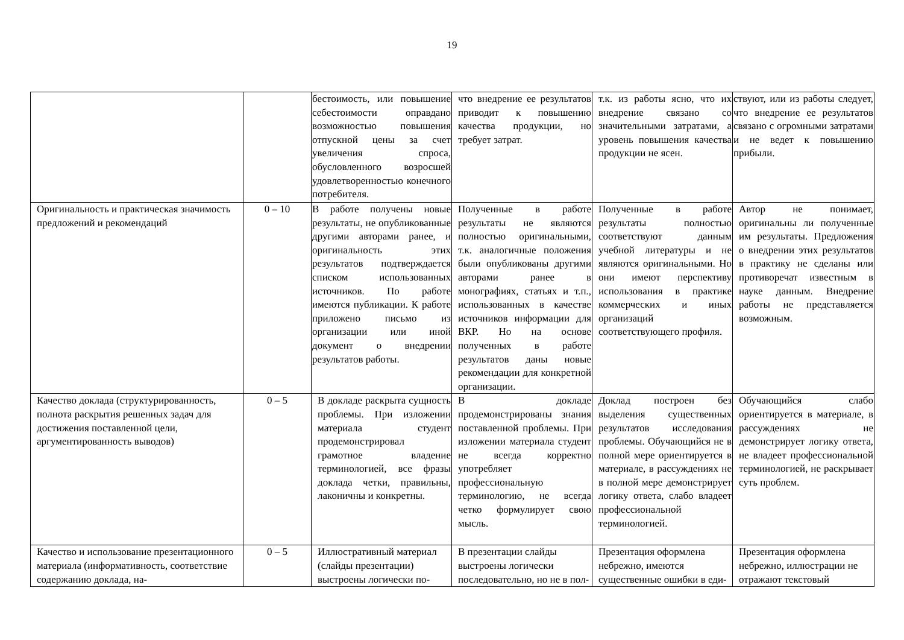19
| | | бестоимость, или повышение себестоимости оправдано возможностью повышения отпускной цены за счет увеличения спроса, обусловленного возросшей удовлетворенностью конечного потребителя. | что внедрение ее результатов приводит к повышению качества продукции, но требует затрат. | т.к. из работы ясно, что их внедрение связано со значительными затратами, а уровень повышения качества продукции не ясен. | ствуют, или из работы следует, что внедрение ее результатов связано с огромными затратами и не ведет к повышению прибыли. |
| Оригинальность и практическая значимость предложений и рекомендаций | 0 – 10 | В работе получены новые результаты, не опубликованные другими авторами ранее, и оригинальность этих результатов подтверждается списком использованных источников. По работе имеются публикации. К работе приложено письмо из организации или иной документ о внедрении результатов работы. | Полученные в работе результаты не являются полностью оригинальными, т.к. аналогичные положения были опубликованы другими авторами ранее в монографиях, статьях и т.п., использованных в качестве источников информации для ВКР. Но на основе полученных в работе результатов даны новые рекомендации для конкретной организации. | Полученные в работе результаты полностью соответствуют данным учебной литературы и не являются оригинальными. Но они имеют перспективу использования в практике коммерческих и иных организаций соответствующего профиля. | Автор не понимает, оригинальны ли полученные им результаты. Предложения о внедрении этих результатов в практику не сделаны или противоречат известным в науке данным. Внедрение работы не представляется возможным. |
| Качество доклада (структурированность, полнота раскрытия решенных задач для достижения поставленной цели, аргументированность выводов) | 0 – 5 | В докладе раскрыта сущность проблемы. При изложении материала студент продемонстрировал грамотное владение терминологией, все фразы доклада четки, правильны, лаконичны и конкретны. | В докладе продемонстрированы знания поставленной проблемы. При изложении материала студент не всегда корректно употребляет профессиональную терминологию, не всегда четко формулирует свою мысль. | Доклад построен без выделения существенных результатов исследования проблемы. Обучающийся не в полной мере ориентируется в материале, в рассуждениях не в полной мере демонстрирует логику ответа, слабо владеет профессиональной терминологией. | Обучающийся слабо ориентируется в материале, в рассуждениях не демонстрирует логику ответа, не владеет профессиональной терминологией, не раскрывает суть проблем. |
| Качество и использование презентационного материала (информативность, соответствие содержанию доклада, на- | 0 – 5 | Иллюстративный материал (слайды презентации) выстроены логически по- | В презентации слайды выстроены логически последовательно, но не в пол- | Презентация оформлена небрежно, имеются существенные ошибки в еди- | Презентация оформлена небрежно, иллюстрации не отражают текстовый |